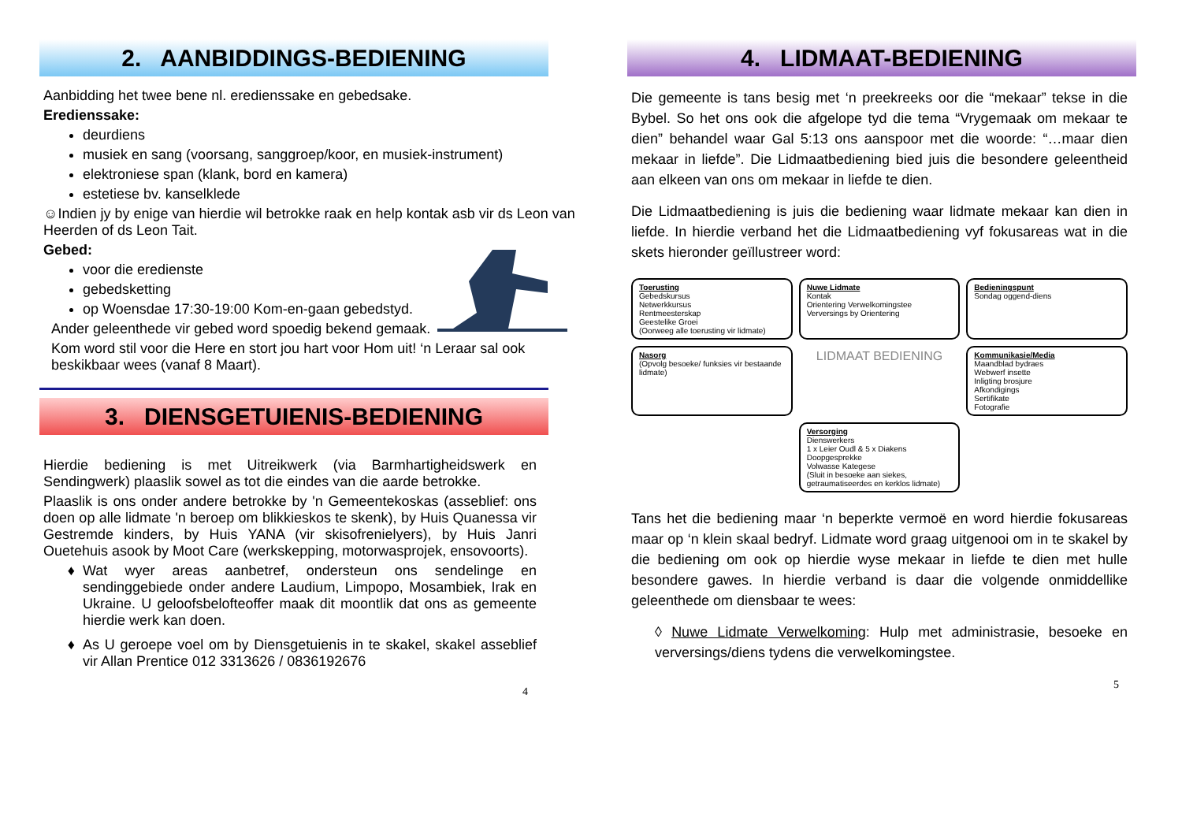2. AANBIDDINGS-BEDIENING
Aanbidding het twee bene nl. eredienssake en gebedsake.
Eredienssake:
deurdiens
musiek en sang (voorsang, sanggroep/koor, en musiek-instrument)
elektroniese span (klank, bord en kamera)
estetiese bv. kanselklede
☺Indien jy by enige van hierdie wil betrokke raak en help kontak asb vir ds Leon van Heerden of ds Leon Tait.
Gebed:
voor die eredienste
gebedsketting
op Woensdae 17:30-19:00 Kom-en-gaan gebedstyd.
Ander geleenthede vir gebed word spoedig bekend gemaak.
Kom word stil voor die Here en stort jou hart voor Hom uit! ‘n Leraar sal ook beskikbaar wees (vanaf 8 Maart).
3. DIENSGETUIENIS-BEDIENING
Hierdie bediening is met Uitreikwerk (via Barmhartigheidswerk en Sendingwerk) plaaslik sowel as tot die eindes van die aarde betrokke.
Plaaslik is ons onder andere betrokke by 'n Gemeentekoskas (asseblief: ons doen op alle lidmate 'n beroep om blikkieskos te skenk), by Huis Quanessa vir Gestremde kinders, by Huis YANA (vir skisofrenielyers), by Huis Janri Ouetehuis asook by Moot Care (werkskepping, motorwasprojek, ensovoorts).
Wat wyer areas aanbetref, ondersteun ons sendelinge en sendinggebiede onder andere Laudium, Limpopo, Mosambiek, Irak en Ukraine. U geloofsbelofteoffer maak dit moontlik dat ons as gemeente hierdie werk kan doen.
As U geroepe voel om by Diensgetuienis in te skakel, skakel asseblief vir Allan Prentice 012 3313626 / 0836192676
4
4. LIDMAAT-BEDIENING
Die gemeente is tans besig met ‘n preekreeks oor die “mekaar” tekse in die Bybel. So het ons ook die afgelope tyd die tema “Vrygemaak om mekaar te dien” behandel waar Gal 5:13 ons aanspoor met die woorde: “…maar dien mekaar in liefde”. Die Lidmaatbediening bied juis die besondere geleentheid aan elkeen van ons om mekaar in liefde te dien.
Die Lidmaatbediening is juis die bediening waar lidmate mekaar kan dien in liefde. In hierdie verband het die Lidmaatbediening vyf fokusareas wat in die skets hieronder geïllustreer word:
Toerusting
Gebedskursus
Netwerkkursus
Rentmeesterskap
Geestelike Groei
(Oorweeg alle toerusting vir lidmate)
Nuwe Lidmate
Kontak
Orientering Verwelkomingstee
Verversings by Orientering
Bedieningspunt
Sondag oggend-diens
Nasorg
(Opvolg besoeke/ funksies vir bestaande lidmate)
LIDMAAT BEDIENING
Kommunikasie/Media
Maandblad bydraes
Webwerf insette
Inligting brosjure
Afkondigings
Sertifikate
Fotografie
Versorging
Dienswerkers
1 x Leier Oudl & 5 x Diakens
Doopgesprekke
Volwasse Kategese
(Sluit in besoeke aan siekes, getraumatiseerdes en kerklos lidmate)
Tans het die bediening maar ‘n beperkte vermoë en word hierdie fokusareas maar op ‘n klein skaal bedryf. Lidmate word graag uitgenooi om in te skakel by die bediening om ook op hierdie wyse mekaar in liefde te dien met hulle besondere gawes. In hierdie verband is daar die volgende onmiddellike geleenthede om diensbaar te wees:
◊ Nuwe Lidmate Verwelkoming: Hulp met administrasie, besoeke en verversings/diens tydens die verwelkomingstee.
5